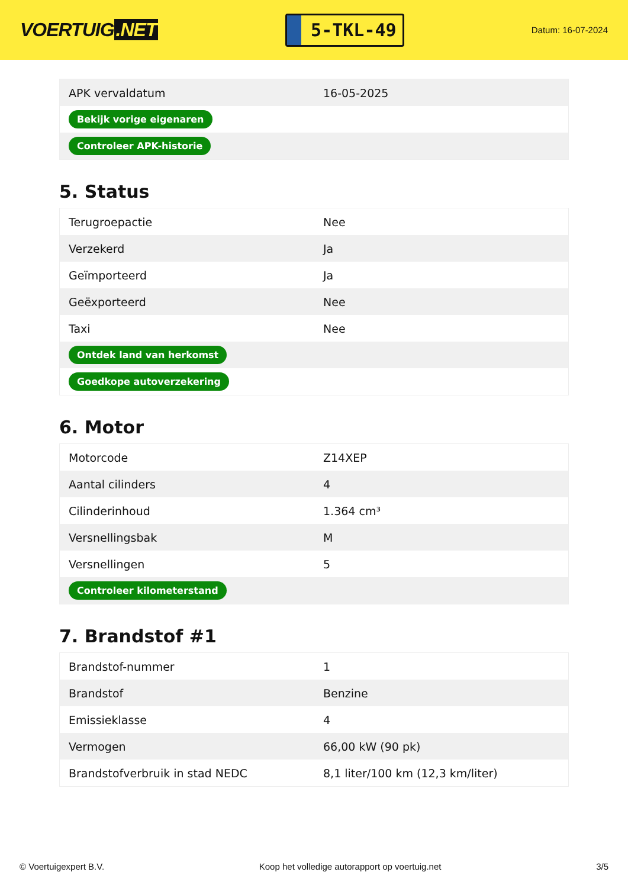VOERTUIG.NET
5-TKL-49
Datum: 16-07-2024
| APK vervaldatum | 16-05-2025 |
| Bekijk vorige eigenaren | |
| Controleer APK-historie | |
5. Status
| Terugroepactie | Nee |
| Verzekerd | Ja |
| Geïmporteerd | Ja |
| Geëxporteerd | Nee |
| Taxi | Nee |
| Ontdek land van herkomst | |
| Goedkope autoverzekering | |
6. Motor
| Motorcode | Z14XEP |
| Aantal cilinders | 4 |
| Cilinderinhoud | 1.364 cm³ |
| Versnellingsbak | M |
| Versnellingen | 5 |
| Controleer kilometerstand | |
7. Brandstof #1
| Brandstof-nummer | 1 |
| Brandstof | Benzine |
| Emissieklasse | 4 |
| Vermogen | 66,00 kW (90 pk) |
| Brandstofverbruik in stad NEDC | 8,1 liter/100 km (12,3 km/liter) |
© Voertuigexpert B.V. Koop het volledige autorapport op voertuig.net 3/5